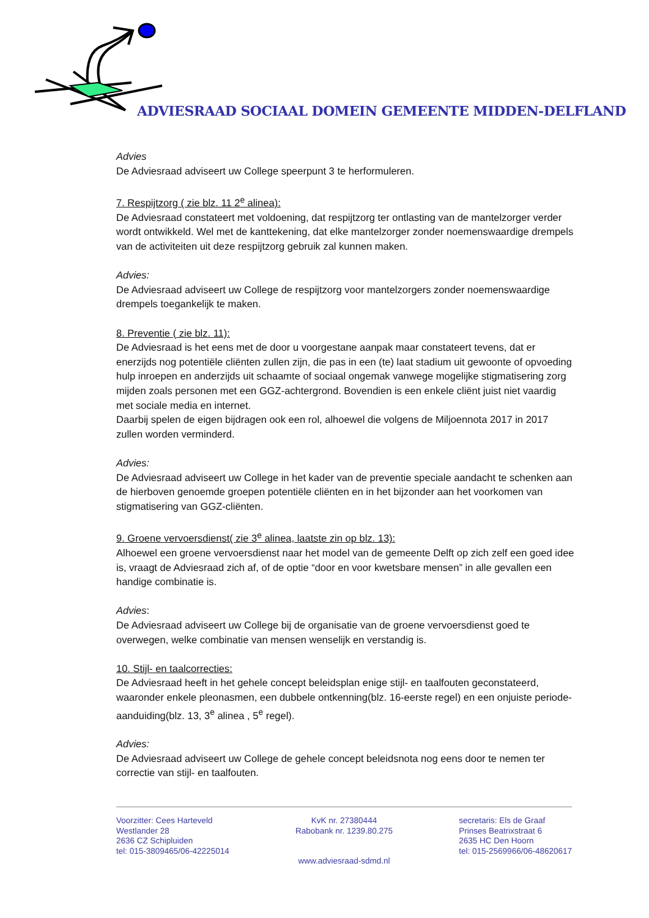ADVIESRAAD SOCIAAL DOMEIN GEMEENTE MIDDEN-DELFLAND
Advies
De Adviesraad adviseert uw College speerpunt 3 te herformuleren.
7. Respijtzorg ( zie blz. 11 2<sup>e</sup> alinea):
De Adviesraad constateert met voldoening, dat respijtzorg ter ontlasting van de mantelzorger verder wordt ontwikkeld. Wel met de kanttekening, dat elke mantelzorger zonder noemenswaardige drempels van de activiteiten uit deze respijtzorg gebruik zal kunnen maken.
Advies:
De Adviesraad adviseert uw College de respijtzorg voor mantelzorgers zonder noemenswaardige drempels toegankelijk te maken.
8. Preventie ( zie blz. 11):
De Adviesraad is het eens met de door u voorgestane aanpak maar constateert tevens, dat er enerzijds nog potentiële cliënten zullen zijn, die pas in een (te) laat stadium uit gewoonte of opvoeding hulp inroepen en anderzijds uit schaamte of sociaal ongemak vanwege mogelijke stigmatisering zorg mijden zoals personen met een GGZ-achtergrond. Bovendien is een enkele cliënt juist niet vaardig met sociale media en internet.
Daarbij spelen de eigen bijdragen ook een rol, alhoewel die volgens de Miljoennota 2017 in 2017 zullen worden verminderd.
Advies:
De Adviesraad adviseert uw College in het kader van de preventie speciale aandacht te schenken aan de hierboven genoemde groepen potentiële cliënten en in het bijzonder aan het voorkomen van stigmatisering van GGZ-cliënten.
9. Groene vervoersdienst( zie 3<sup>e</sup> alinea, laatste zin op blz. 13):
Alhoewel een groene vervoersdienst naar het model van de gemeente Delft op zich zelf een goed idee is, vraagt de Adviesraad zich af, of de optie “door en voor kwetsbare mensen” in alle gevallen een handige combinatie is.
Advies:
De Adviesraad adviseert uw College bij de organisatie van de groene vervoersdienst goed te overwegen, welke combinatie van mensen wenselijk en verstandig is.
10. Stijl- en taalcorrecties:
De Adviesraad heeft in het gehele concept beleidsplan enige stijl- en taalfouten geconstateerd, waaronder enkele pleonasmen, een dubbele ontkenning(blz. 16-eerste regel) en een onjuiste periode-aanduiding(blz. 13, 3<sup>e</sup> alinea , 5<sup>e</sup> regel).
Advies:
De Adviesraad adviseert uw College de gehele concept beleidsnota nog eens door te nemen ter correctie van stijl- en taalfouten.
Voorzitter: Cees Harteveld
Westlander 28
2636 CZ Schipluiden
tel: 015-3809465/06-42225014
KvK nr. 27380444
Rabobank nr. 1239.80.275
secretaris: Els de Graaf
Prinses Beatrixstraat 6
2635 HC Den Hoorn
tel: 015-2569966/06-48620617
www.adviesraad-sdmd.nl